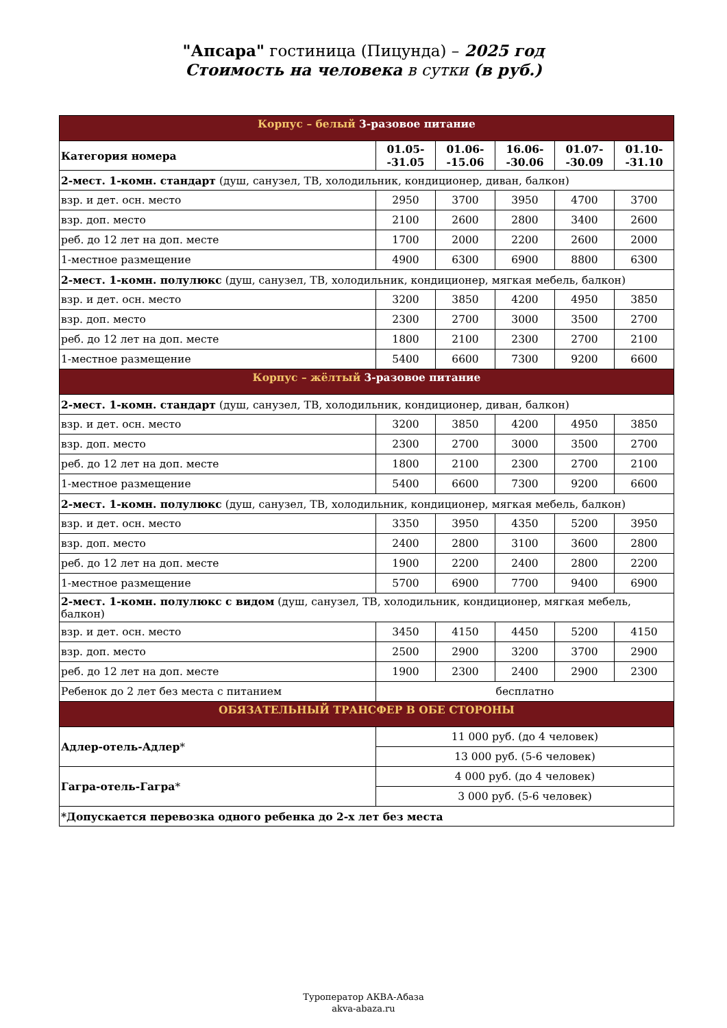"Апсара" гостиница (Пицунда) – 2025 год
Стоимость на человека в сутки (в руб.)
| Корпус – белый 3-разовое питание | | | | | |
| Категория номера | 01.05- -31.05 | 01.06- -15.06 | 16.06- -30.06 | 01.07- -30.09 | 01.10- -31.10 |
| 2-мест. 1-комн. стандарт (душ, санузел, ТВ, холодильник, кондиционер, диван, балкон) | | | | | |
| взр. и дет. осн. место | 2950 | 3700 | 3950 | 4700 | 3700 |
| взр. доп. место | 2100 | 2600 | 2800 | 3400 | 2600 |
| реб. до 12 лет на доп. месте | 1700 | 2000 | 2200 | 2600 | 2000 |
| 1-местное размещение | 4900 | 6300 | 6900 | 8800 | 6300 |
| 2-мест. 1-комн. полулюкс (душ, санузел, ТВ, холодильник, кондиционер, мягкая мебель, балкон) | | | | | |
| взр. и дет. осн. место | 3200 | 3850 | 4200 | 4950 | 3850 |
| взр. доп. место | 2300 | 2700 | 3000 | 3500 | 2700 |
| реб. до 12 лет на доп. месте | 1800 | 2100 | 2300 | 2700 | 2100 |
| 1-местное размещение | 5400 | 6600 | 7300 | 9200 | 6600 |
| Корпус – жёлтый 3-разовое питание | | | | | |
| 2-мест. 1-комн. стандарт (душ, санузел, ТВ, холодильник, кондиционер, диван, балкон) | | | | | |
| взр. и дет. осн. место | 3200 | 3850 | 4200 | 4950 | 3850 |
| взр. доп. место | 2300 | 2700 | 3000 | 3500 | 2700 |
| реб. до 12 лет на доп. месте | 1800 | 2100 | 2300 | 2700 | 2100 |
| 1-местное размещение | 5400 | 6600 | 7300 | 9200 | 6600 |
| 2-мест. 1-комн. полулюкс (душ, санузел, ТВ, холодильник, кондиционер, мягкая мебель, балкон) | | | | | |
| взр. и дет. осн. место | 3350 | 3950 | 4350 | 5200 | 3950 |
| взр. доп. место | 2400 | 2800 | 3100 | 3600 | 2800 |
| реб. до 12 лет на доп. месте | 1900 | 2200 | 2400 | 2800 | 2200 |
| 1-местное размещение | 5700 | 6900 | 7700 | 9400 | 6900 |
| 2-мест. 1-комн. полулюкс с видом (душ, санузел, ТВ, холодильник, кондиционер, мягкая мебель, балкон) | | | | | |
| взр. и дет. осн. место | 3450 | 4150 | 4450 | 5200 | 4150 |
| взр. доп. место | 2500 | 2900 | 3200 | 3700 | 2900 |
| реб. до 12 лет на доп. месте | 1900 | 2300 | 2400 | 2900 | 2300 |
| Ребенок до 2 лет без места с питанием | бесплатно | | | | |
| ОБЯЗАТЕЛЬНЫЙ ТРАНСФЕР В ОБЕ СТОРОНЫ | | | | | |
| Адлер-отель-Адлер * | 11 000 руб. (до 4 человек) | | | | |
| | 13 000 руб. (5-6 человек) | | | | |
| Гагра-отель-Гагра * | 4 000 руб. (до 4 человек) | | | | |
| | 3 000 руб. (5-6 человек) | | | | |
| *Допускается перевозка одного ребенка до 2-х лет без места | | | | | |
Туроператор АКВА-Абаза
akva-abaza.ru